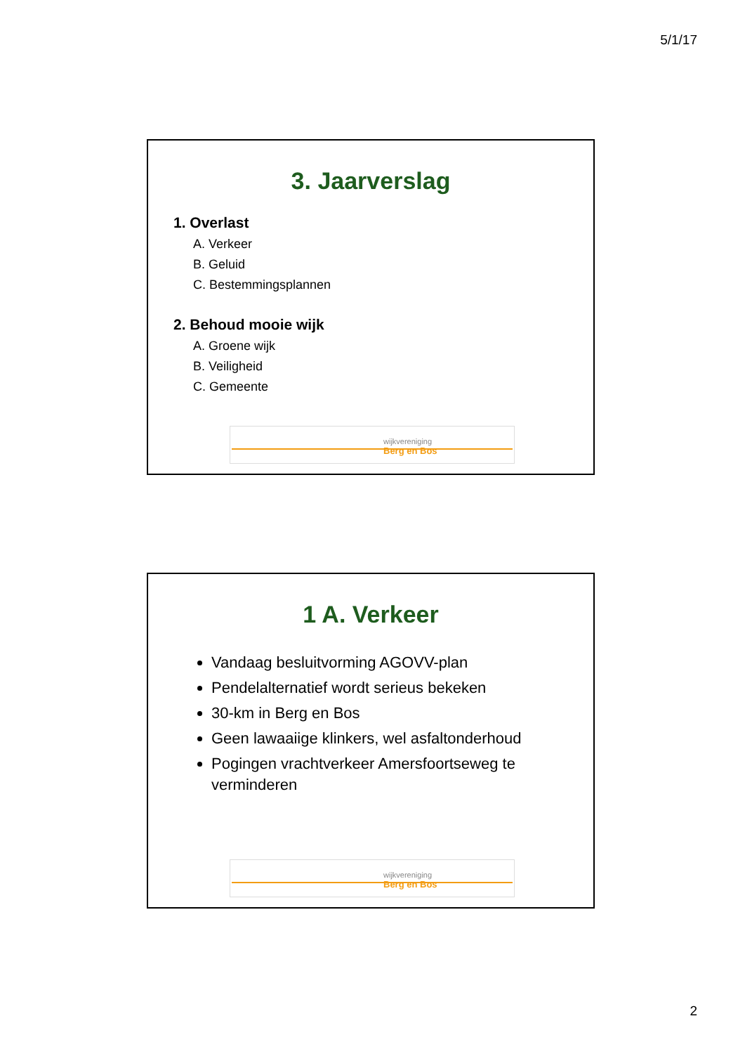5/1/17
3. Jaarverslag
1. Overlast
A. Verkeer
B. Geluid
C. Bestemmingsplannen
2. Behoud mooie wijk
A. Groene wijk
B. Veiligheid
C. Gemeente
wijkvereniging
Berg en Bos
1 A. Verkeer
Vandaag besluitvorming AGOVV-plan
Pendelalternatief wordt serieus bekeken
30-km in Berg en Bos
Geen lawaaiige klinkers, wel asfaltonderhoud
Pogingen vrachtverkeer Amersfoortseweg te verminderen
wijkvereniging
Berg en Bos
2